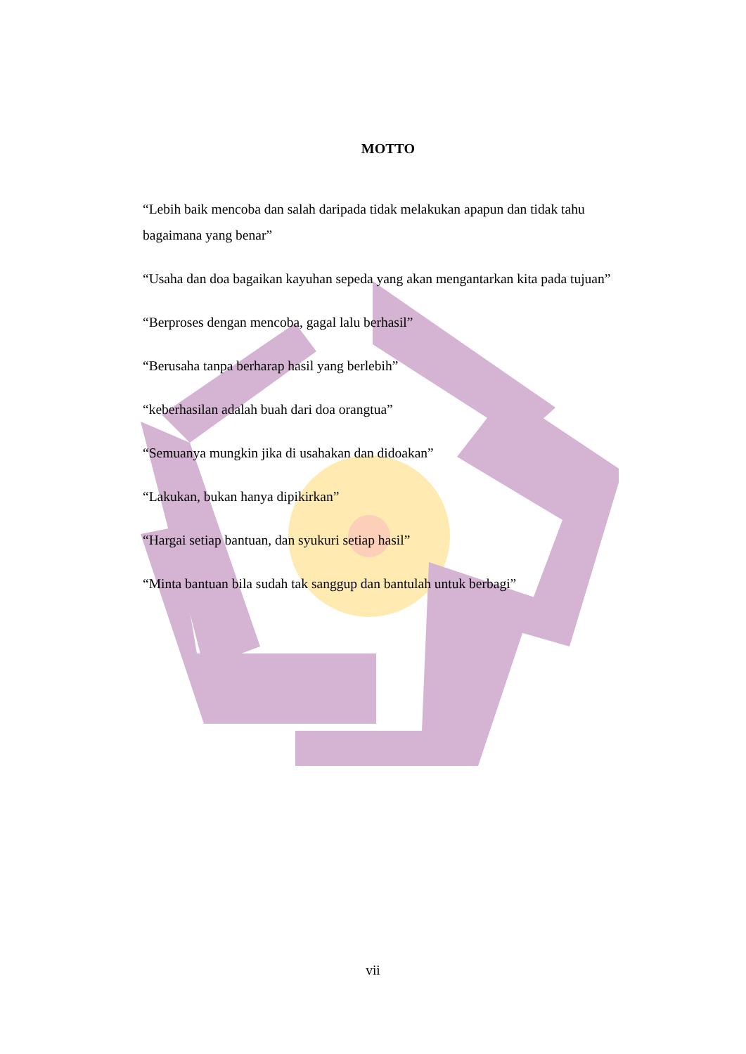MOTTO
“Lebih baik mencoba dan salah daripada tidak melakukan apapun dan tidak tahu bagaimana yang benar”
“Usaha dan doa bagaikan kayuhan sepeda yang akan mengantarkan kita pada tujuan”
“Berproses dengan mencoba, gagal lalu berhasil”
“Berusaha tanpa berharap hasil yang berlebih”
“keberhasilan adalah buah dari doa orangtua”
“Semuanya mungkin jika di usahakan dan didoakan”
“Lakukan, bukan hanya dipikirkan”
“Hargai setiap bantuan, dan syukuri setiap hasil”
“Minta bantuan bila sudah tak sanggup dan bantulah untuk berbagi”
vii